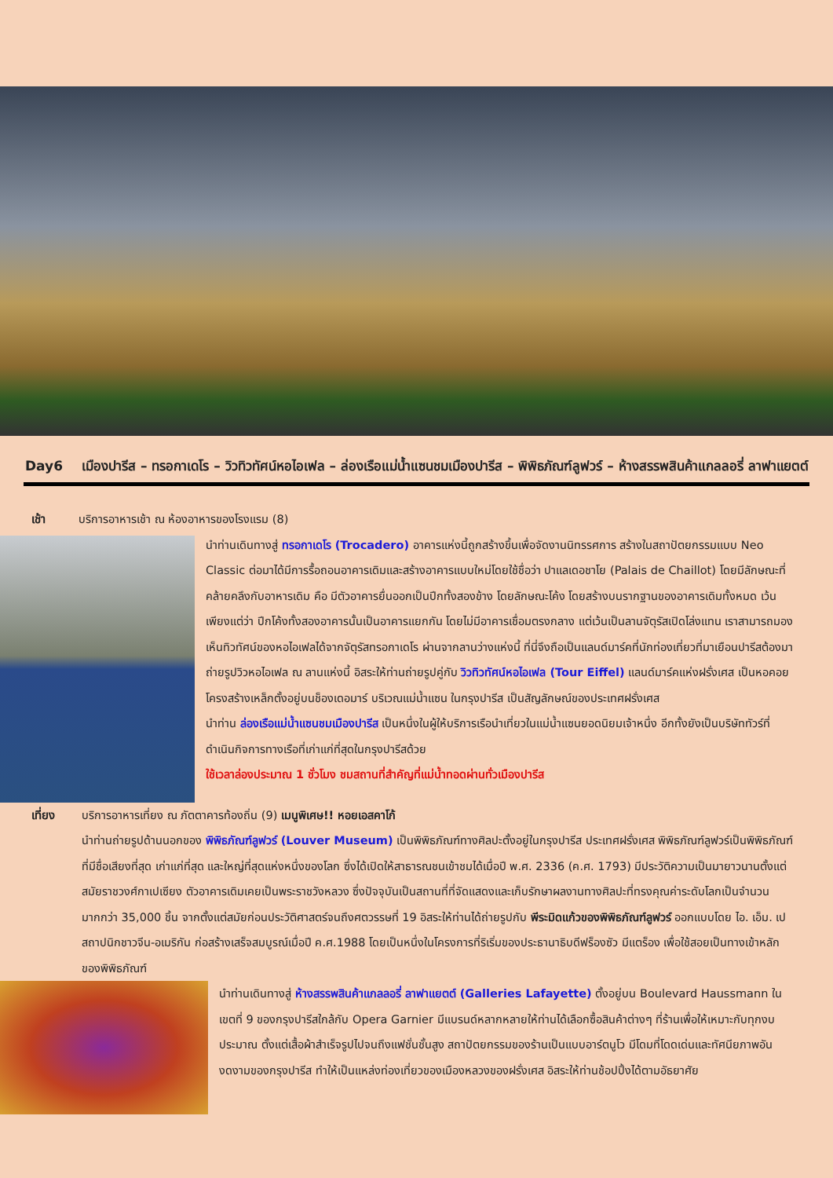Day6 เมืองปารีส – ทรอกาเดโร – วิวทิวทัศน์หอไอเฟล – ล่องเรือแม่น้ำแซนชมเมืองปารีส – พิพิธภัณฑ์ลูฟวร์ – ห้างสรรพสินค้าแกลลอรี่ ลาฟาแยตต์
เช้า
บริการอาหารเช้า ณ ห้องอาหารของโรงแรม (8)
นำท่านเดินทางสู่ ทรอกาเดโร (Trocadero) อาคารแห่งนี้ถูกสร้างขึ้นเพื่อจัดงานนิทรรศการ สร้างในสถาปัตยกรรมแบบ Neo Classic ต่อมาได้มีการรื้อถอนอาคารเดิมและสร้างอาคารแบบใหม่โดยใช้ชื่อว่า ปาแลเดอชาโย (Palais de Chaillot) โดยมีลักษณะที่คล้ายคลึงกับอาหารเดิม คือ มีตัวอาคารยื่นออกเป็นปีกทั้งสองข้าง โดยลักษณะโค้ง โดยสร้างบนรากฐานของอาคารเดิมทั้งหมด เว้นเพียงแต่ว่า ปีกโค้งทั้งสองอาคารนั้นเป็นอาคารแยกกัน โดยไม่มีอาคารเชื่อมตรงกลาง แต่เว้นเป็นลานจัตุรัสเปิดโล่งแทน เราสามารถมองเห็นทิวทัศน์ของหอไอเฟลได้จากจัตุรัสทรอกาเดโร ผ่านจากลานว่างแห่งนี้ ที่นี่จึงถือเป็นแลนด์มาร์คที่นักท่องเที่ยวที่มาเยือนปารีสต้องมาถ่ายรูปวิวหอไอเฟล ณ ลานแห่งนี้ อิสระให้ท่านถ่ายรูปคู่กับ วิวทิวทัศน์หอไอเฟล (Tour Eiffel) แลนด์มาร์คแห่งฝรั่งเศส เป็นหอคอยโครงสร้างเหล็กตั้งอยู่บนช็องเดอมาร์ บริเวณแม่น้ำแซน ในกรุงปารีส เป็นสัญลักษณ์ของประเทศฝรั่งเศส
นำท่าน ล่องเรือแม่น้ำแซนชมเมืองปารีส เป็นหนึ่งในผู้ให้บริการเรือนำเที่ยวในแม่น้ำแซนยอดนิยมเจ้าหนึ่ง อีกทั้งยังเป็นบริษัททัวร์ที่ดำเนินกิจการทางเรือที่เก่าแก่ที่สุดในกรุงปารีสด้วย
ใช้เวลาล่องประมาณ 1 ชั่วโมง ชมสถานที่สำคัญที่แม่น้ำทอดผ่านทั่วเมืองปารีส
เที่ยง
บริการอาหารเที่ยง ณ ภัตตาคารท้องถิ่น (9) เมนูพิเศษ!! หอยเอสคาโก้
นำท่านถ่ายรูปด้านนอกของ พิพิธภัณฑ์ลูฟวร์ (Louver Museum) เป็นพิพิธภัณฑ์ทางศิลปะตั้งอยู่ในกรุงปารีส ประเทศฝรั่งเศส พิพิธภัณฑ์ลูฟวร์เป็นพิพิธภัณฑ์ที่มีชื่อเสียงที่สุด เก่าแก่ที่สุด และใหญ่ที่สุดแห่งหนึ่งของโลก ซึ่งได้เปิดให้สาธารณชนเข้าชมได้เมื่อปี พ.ศ. 2336 (ค.ศ. 1793) มีประวัติความเป็นมายาวนานตั้งแต่สมัยราชวงศ์กาเปเซียง ตัวอาคารเดิมเคยเป็นพระราชวังหลวง ซึ่งปัจจุบันเป็นสถานที่ที่จัดแสดงและเก็บรักษาผลงานทางศิลปะที่ทรงคุณค่าระดับโลกเป็นจำนวนมากกว่า 35,000 ชิ้น จากตั้งแต่สมัยก่อนประวัติศาสตร์จนถึงศตวรรษที่ 19 อิสระให้ท่านได้ถ่ายรูปกับ พีระมิดแก้วของพิพิธภัณฑ์ลูฟวร์ ออกแบบโดย ไอ. เอ็ม. เป สถาปนิกชาวจีน-อเมริกัน ก่อสร้างเสร็จสมบูรณ์เมื่อปี ค.ศ.1988 โดยเป็นหนึ่งในโครงการที่ริเริ่มของประธานาธิบดีฟร็องซัว มีแตร็อง เพื่อใช้สอยเป็นทางเข้าหลักของพิพิธภัณฑ์
นำท่านเดินทางสู่ ห้างสรรพสินค้าแกลลอรี่ ลาฟาแยตต์ (Galleries Lafayette) ตั้งอยู่บน Boulevard Haussmann ในเขตที่ 9 ของกรุงปารีสใกล้กับ Opera Garnier มีแบรนด์หลากหลายให้ท่านได้เลือกซื้อสินค้าต่างๆ ที่ร้านเพื่อให้เหมาะกับทุกงบประมาณ ตั้งแต่เสื้อผ้าสำเร็จรูปไปจนถึงแฟชั่นชั้นสูง สถาปัตยกรรมของร้านเป็นแบบอาร์ตนูโว มีโดมที่โดดเด่นและทัศนียภาพอันงดงามของกรุงปารีส ทำให้เป็นแหล่งท่องเที่ยวของเมืองหลวงของฝรั่งเศส อิสระให้ท่านช้อปปิ้งได้ตามอัธยาศัย